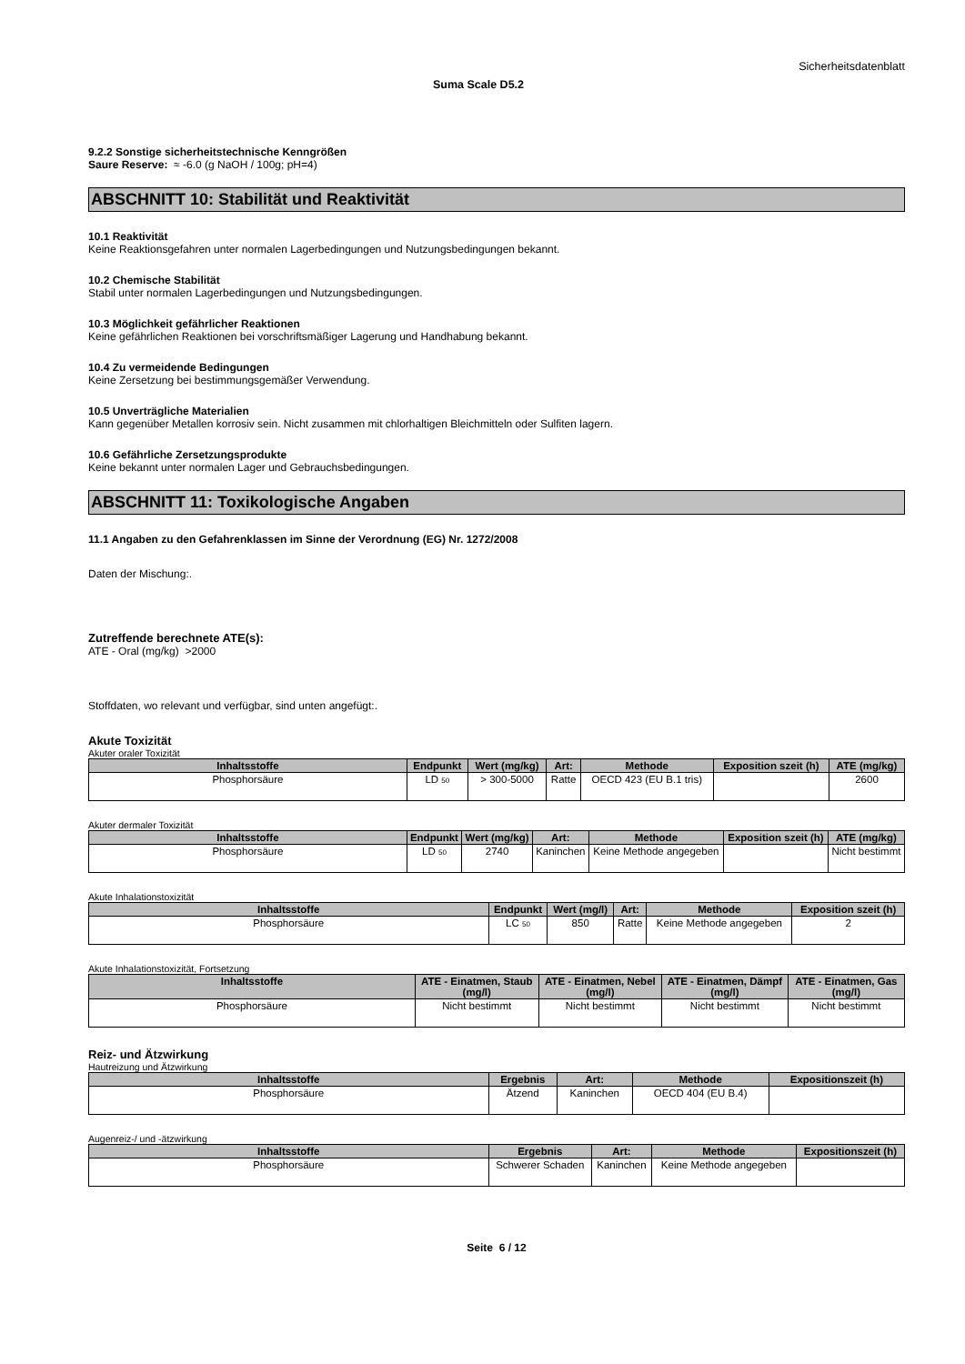Sicherheitsdatenblatt
Suma Scale D5.2
9.2.2 Sonstige sicherheitstechnische Kenngrößen
Saure Reserve: ≈ -6.0 (g NaOH / 100g; pH=4)
ABSCHNITT 10: Stabilität und Reaktivität
10.1 Reaktivität
Keine Reaktionsgefahren unter normalen Lagerbedingungen und Nutzungsbedingungen bekannt.
10.2 Chemische Stabilität
Stabil unter normalen Lagerbedingungen und Nutzungsbedingungen.
10.3 Möglichkeit gefährlicher Reaktionen
Keine gefährlichen Reaktionen bei vorschriftsmäßiger Lagerung und Handhabung bekannt.
10.4 Zu vermeidende Bedingungen
Keine Zersetzung bei bestimmungsgemäßer Verwendung.
10.5 Unverträgliche Materialien
Kann gegenüber Metallen korrosiv sein. Nicht zusammen mit chlorhaltigen Bleichmitteln oder Sulfiten lagern.
10.6 Gefährliche Zersetzungsprodukte
Keine bekannt unter normalen Lager und Gebrauchsbedingungen.
ABSCHNITT 11: Toxikologische Angaben
11.1 Angaben zu den Gefahrenklassen im Sinne der Verordnung (EG) Nr. 1272/2008
Daten der Mischung:.
Zutreffende berechnete ATE(s):
ATE - Oral (mg/kg) >2000
Stoffdaten, wo relevant und verfügbar, sind unten angefügt:.
Akute Toxizität
Akuter oraler Toxizität
| Inhaltsstoffe | Endpunkt | Wert (mg/kg) | Art: | Methode | Exposition szeit (h) | ATE (mg/kg) |
| --- | --- | --- | --- | --- | --- | --- |
| Phosphorsäure | LD 50 | > 300-5000 | Ratte | OECD 423 (EU B.1 tris) | | 2600 |
Akuter dermaler Toxizität
| Inhaltsstoffe | Endpunkt | Wert (mg/kg) | Art: | Methode | Exposition szeit (h) | ATE (mg/kg) |
| --- | --- | --- | --- | --- | --- | --- |
| Phosphorsäure | LD 50 | 2740 | Kaninchen | Keine Methode angegeben | | Nicht bestimmt |
Akute Inhalationstoxizität
| Inhaltsstoffe | Endpunkt | Wert (mg/l) | Art: | Methode | Exposition szeit (h) |
| --- | --- | --- | --- | --- | --- |
| Phosphorsäure | LC 50 | 850 | Ratte | Keine Methode angegeben | 2 |
Akute Inhalationstoxizität, Fortsetzung
| Inhaltsstoffe | ATE - Einatmen, Staub (mg/l) | ATE - Einatmen, Nebel (mg/l) | ATE - Einatmen, Dämpf (mg/l) | ATE - Einatmen, Gas (mg/l) |
| --- | --- | --- | --- | --- |
| Phosphorsäure | Nicht bestimmt | Nicht bestimmt | Nicht bestimmt | Nicht bestimmt |
Reiz- und Ätzwirkung
Hautreizung und Ätzwirkung
| Inhaltsstoffe | Ergebnis | Art: | Methode | Expositionszeit (h) |
| --- | --- | --- | --- | --- |
| Phosphorsäure | Ätzend | Kaninchen | OECD 404 (EU B.4) | |
Augenreiz-/ und -ätzwirkung
| Inhaltsstoffe | Ergebnis | Art: | Methode | Expositionszeit (h) |
| --- | --- | --- | --- | --- |
| Phosphorsäure | Schwerer Schaden | Kaninchen | Keine Methode angegeben | |
Seite 6 / 12